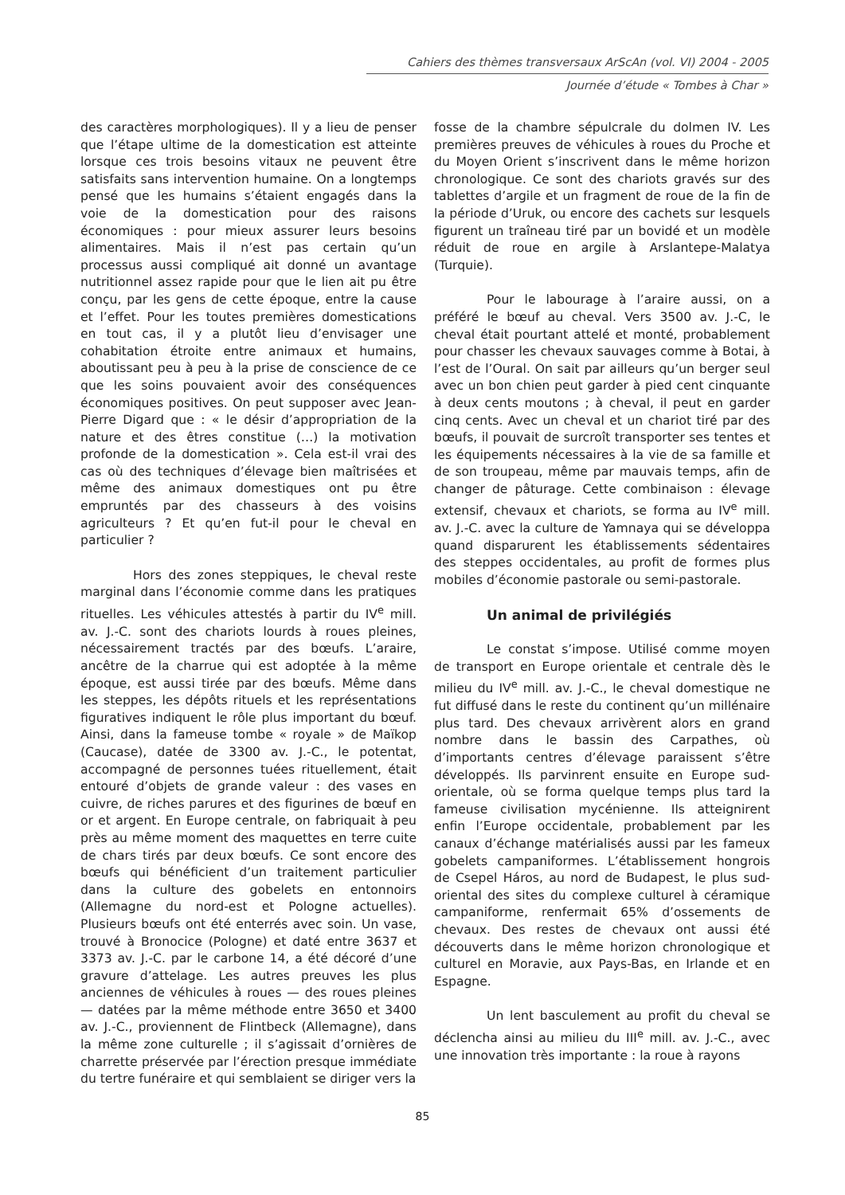Cahiers des thèmes transversaux ArScAn (vol. VI) 2004 - 2005
Journée d’étude « Tombes à Char »
des caractères morphologiques). Il y a lieu de penser que l’étape ultime de la domestication est atteinte lorsque ces trois besoins vitaux ne peuvent être satisfaits sans intervention humaine. On a longtemps pensé que les humains s’étaient engagés dans la voie de la domestication pour des raisons économiques : pour mieux assurer leurs besoins alimentaires. Mais il n’est pas certain qu’un processus aussi compliqué ait donné un avantage nutritionnel assez rapide pour que le lien ait pu être conçu, par les gens de cette époque, entre la cause et l’effet. Pour les toutes premières domestications en tout cas, il y a plutôt lieu d’envisager une cohabitation étroite entre animaux et humains, aboutissant peu à peu à la prise de conscience de ce que les soins pouvaient avoir des conséquences économiques positives. On peut supposer avec Jean-Pierre Digard que : « le désir d’appropriation de la nature et des êtres constitue (…) la motivation profonde de la domestication ». Cela est-il vrai des cas où des techniques d’élevage bien maîtrisées et même des animaux domestiques ont pu être empruntés par des chasseurs à des voisins agriculteurs ? Et qu’en fut-il pour le cheval en particulier ?
Hors des zones steppiques, le cheval reste marginal dans l’économie comme dans les pratiques rituelles. Les véhicules attestés à partir du IV<sup>e</sup> mill. av. J.-C. sont des chariots lourds à roues pleines, nécessairement tractés par des bœufs. L’araire, ancêtre de la charrue qui est adoptée à la même époque, est aussi tirée par des bœufs. Même dans les steppes, les dépôts rituels et les représentations figuratives indiquent le rôle plus important du bœuf. Ainsi, dans la fameuse tombe « royale » de Maïkop (Caucase), datée de 3300 av. J.-C., le potentat, accompagné de personnes tuées rituellement, était entouré d’objets de grande valeur : des vases en cuivre, de riches parures et des figurines de bœuf en or et argent. En Europe centrale, on fabriquait à peu près au même moment des maquettes en terre cuite de chars tirés par deux bœufs. Ce sont encore des bœufs qui bénéficient d’un traitement particulier dans la culture des gobelets en entonnoirs (Allemagne du nord-est et Pologne actuelles). Plusieurs bœufs ont été enterrés avec soin. Un vase, trouvé à Bronocice (Pologne) et daté entre 3637 et 3373 av. J.-C. par le carbone 14, a été décoré d’une gravure d’attelage. Les autres preuves les plus anciennes de véhicules à roues — des roues pleines — datées par la même méthode entre 3650 et 3400 av. J.-C., proviennent de Flintbeck (Allemagne), dans la même zone culturelle ; il s’agissait d’ornières de charrette préservée par l’érection presque immédiate du tertre funéraire et qui semblaient se diriger vers la
fosse de la chambre sépulcrale du dolmen IV. Les premières preuves de véhicules à roues du Proche et du Moyen Orient s’inscrivent dans le même horizon chronologique. Ce sont des chariots gravés sur des tablettes d’argile et un fragment de roue de la fin de la période d’Uruk, ou encore des cachets sur lesquels figurent un traîneau tiré par un bovidé et un modèle réduit de roue en argile à Arslantepe-Malatya (Turquie).
Pour le labourage à l’araire aussi, on a préféré le bœuf au cheval. Vers 3500 av. J.-C, le cheval était pourtant attelé et monté, probablement pour chasser les chevaux sauvages comme à Botai, à l’est de l’Oural. On sait par ailleurs qu’un berger seul avec un bon chien peut garder à pied cent cinquante à deux cents moutons ; à cheval, il peut en garder cinq cents. Avec un cheval et un chariot tiré par des bœufs, il pouvait de surcroît transporter ses tentes et les équipements nécessaires à la vie de sa famille et de son troupeau, même par mauvais temps, afin de changer de pâturage. Cette combinaison : élevage extensif, chevaux et chariots, se forma au IV<sup>e</sup> mill. av. J.-C. avec la culture de Yamnaya qui se développa quand disparurent les établissements sédentaires des steppes occidentales, au profit de formes plus mobiles d’économie pastorale ou semi-pastorale.
Un animal de privilégiés
Le constat s’impose. Utilisé comme moyen de transport en Europe orientale et centrale dès le milieu du IV<sup>e</sup> mill. av. J.-C., le cheval domestique ne fut diffusé dans le reste du continent qu’un millénaire plus tard. Des chevaux arrivèrent alors en grand nombre dans le bassin des Carpathes, où d’importants centres d’élevage paraissent s’être développés. Ils parvinrent ensuite en Europe sud-orientale, où se forma quelque temps plus tard la fameuse civilisation mycénienne. Ils atteignirent enfin l’Europe occidentale, probablement par les canaux d’échange matérialisés aussi par les fameux gobelets campaniformes. L’établissement hongrois de Csepel Háros, au nord de Budapest, le plus sud-oriental des sites du complexe culturel à céramique campaniforme, renfermait 65% d’ossements de chevaux. Des restes de chevaux ont aussi été découverts dans le même horizon chronologique et culturel en Moravie, aux Pays-Bas, en Irlande et en Espagne.
Un lent basculement au profit du cheval se déclencha ainsi au milieu du III<sup>e</sup> mill. av. J.-C., avec une innovation très importante : la roue à rayons
85